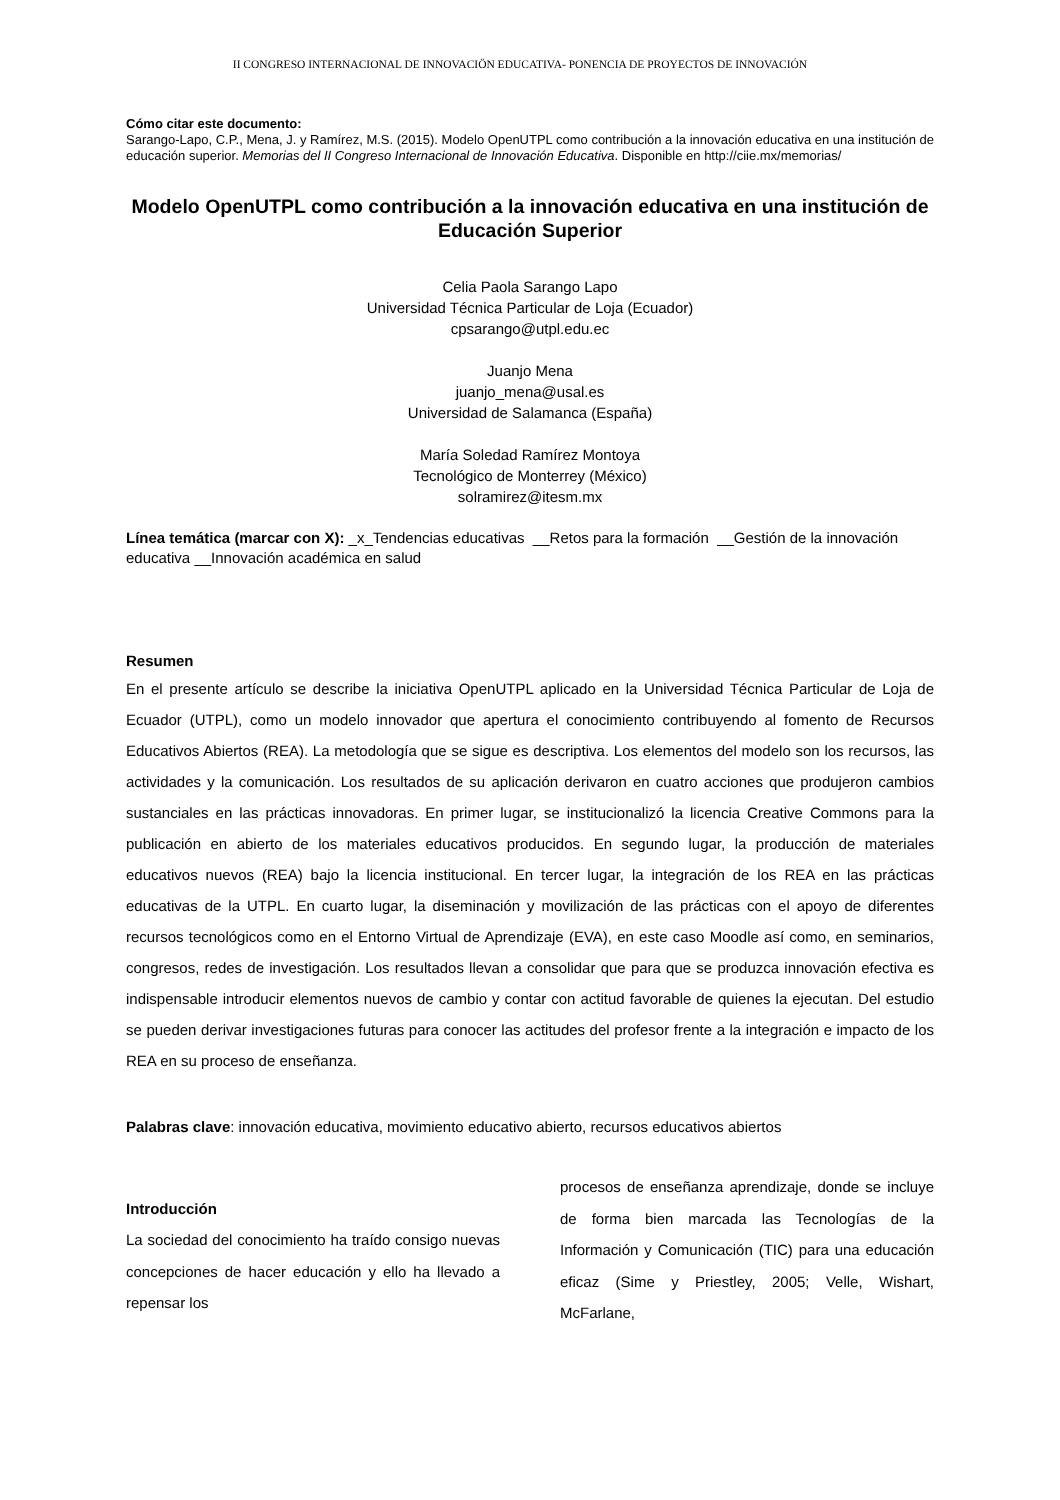II CONGRESO INTERNACIONAL DE INNOVACIÖN EDUCATIVA- PONENCIA DE PROYECTOS DE INNOVACIÓN
Cómo citar este documento:
Sarango-Lapo, C.P., Mena, J. y Ramírez, M.S. (2015). Modelo OpenUTPL como contribución a la innovación educativa en una institución de educación superior. Memorias del II Congreso Internacional de Innovación Educativa. Disponible en http://ciie.mx/memorias/
Modelo OpenUTPL como contribución a la innovación educativa en una institución de Educación Superior
Celia Paola Sarango Lapo
Universidad Técnica Particular de Loja (Ecuador)
cpsarango@utpl.edu.ec
Juanjo Mena
juanjo_mena@usal.es
Universidad de Salamanca (España)
María Soledad Ramírez Montoya
Tecnológico de Monterrey (México)
solramirez@itesm.mx
Línea temática (marcar con X): _x_Tendencias educativas __Retos para la formación __Gestión de la innovación educativa __Innovación académica en salud
Resumen
En el presente artículo se describe la iniciativa OpenUTPL aplicado en la Universidad Técnica Particular de Loja de Ecuador (UTPL), como un modelo innovador que apertura el conocimiento contribuyendo al fomento de Recursos Educativos Abiertos (REA). La metodología que se sigue es descriptiva. Los elementos del modelo son los recursos, las actividades y la comunicación. Los resultados de su aplicación derivaron en cuatro acciones que produjeron cambios sustanciales en las prácticas innovadoras. En primer lugar, se institucionalizó la licencia Creative Commons para la publicación en abierto de los materiales educativos producidos. En segundo lugar, la producción de materiales educativos nuevos (REA) bajo la licencia institucional. En tercer lugar, la integración de los REA en las prácticas educativas de la UTPL. En cuarto lugar, la diseminación y movilización de las prácticas con el apoyo de diferentes recursos tecnológicos como en el Entorno Virtual de Aprendizaje (EVA), en este caso Moodle así como, en seminarios, congresos, redes de investigación. Los resultados llevan a consolidar que para que se produzca innovación efectiva es indispensable introducir elementos nuevos de cambio y contar con actitud favorable de quienes la ejecutan. Del estudio se pueden derivar investigaciones futuras para conocer las actitudes del profesor frente a la integración e impacto de los REA en su proceso de enseñanza.
Palabras clave: innovación educativa, movimiento educativo abierto, recursos educativos abiertos
Introducción
La sociedad del conocimiento ha traído consigo nuevas concepciones de hacer educación y ello ha llevado a repensar los
procesos de enseñanza aprendizaje, donde se incluye de forma bien marcada las Tecnologías de la Información y Comunicación (TIC) para una educación eficaz (Sime y Priestley, 2005; Velle, Wishart, McFarlane,